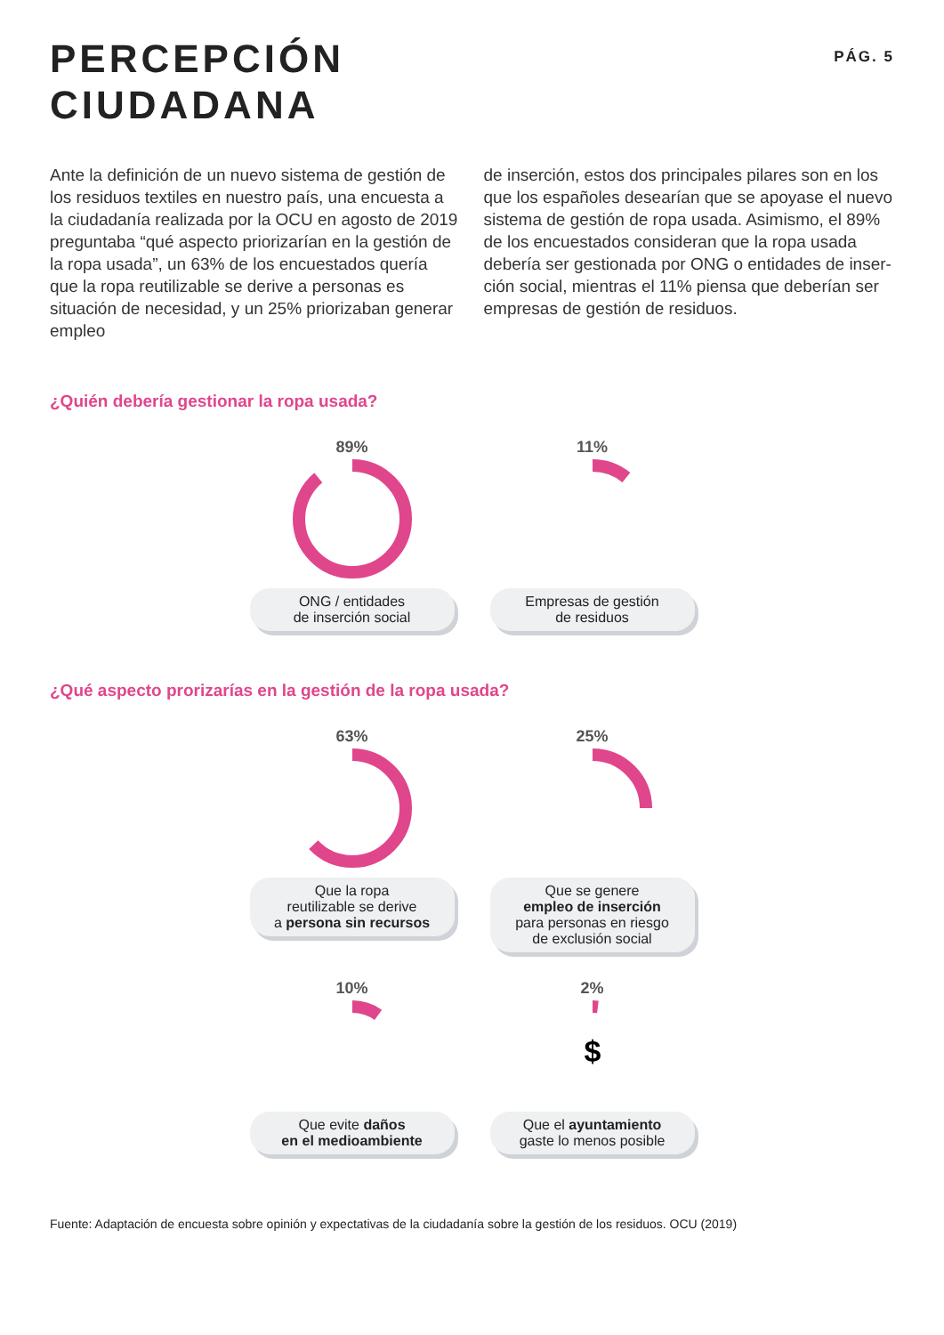PERCEPCIÓN
CIUDADANA
PÁG. 5
Ante la definición de un nuevo sistema de gestión de los residuos textiles en nuestro país, una encuesta a la ciudadanía realizada por la OCU en agosto de 2019 preguntaba “qué aspecto priorizarían en la gestión de la ropa usada”, un 63% de los encuestados quería que la ropa reutilizable se derive a personas es situación de necesidad, y un 25% priorizaban generar empleo
de inserción, estos dos principales pilares son en los que los españoles desearían que se apoyase el nuevo sistema de gestión de ropa usada. Asimismo, el 89% de los encuestados consideran que la ropa usada debería ser gestionada por ONG o entidades de inser-ción social, mientras el 11% piensa que deberían ser empresas de gestión de residuos.
¿Quién debería gestionar la ropa usada?
89%
ONG / entidades
de inserción social
11%
Empresas de gestión
de residuos
¿Qué aspecto prorizarías en la gestión de la ropa usada?
63%
Que la ropa
reutilizable se derive
a persona sin recursos
25%
Que se genere
empleo de inserción
para personas en riesgo
de exclusión social
10%
Que evite daños
en el medioambiente
2%
$
Que el ayuntamiento
gaste lo menos posible
Fuente: Adaptación de encuesta sobre opinión y expectativas de la ciudadanía sobre la gestión de los residuos. OCU (2019)